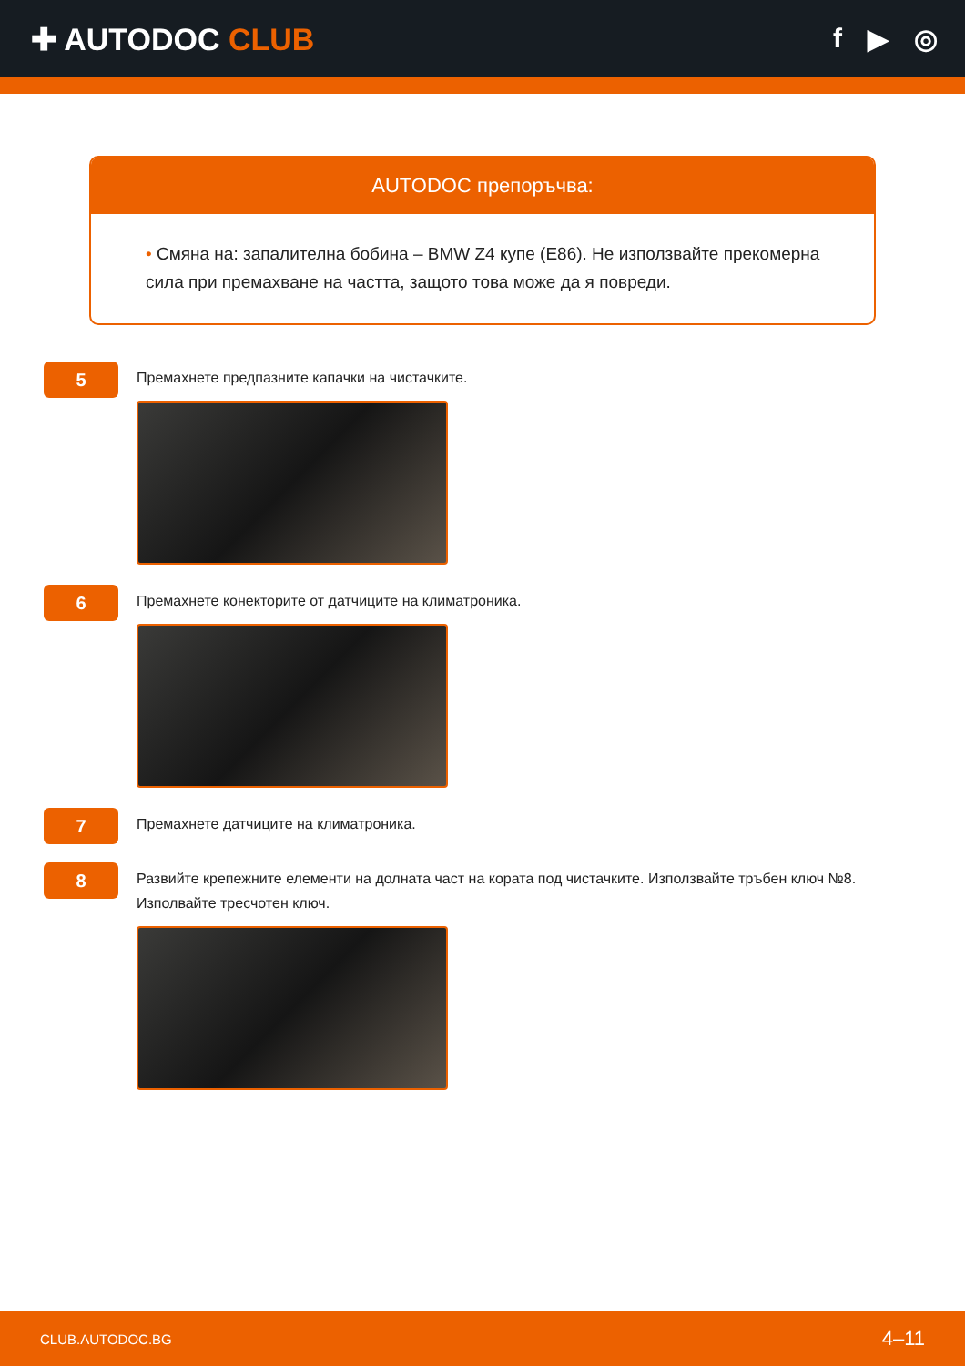✚ AUTODOC CLUB f ▶ ◎
AUTODOC препоръчва:
• Смяна на: запалителна бобина – BMW Z4 купе (E86). Не използвайте прекомерна сила при премахване на частта, защото това може да я повреди.
5
Премахнете предпазните капачки на чистачките.
6
Премахнете конекторите от датчиците на климатроника.
7
Премахнете датчиците на климатроника.
8
Развийте крепежните елементи на долната част на кората под чистачките. Използвайте тръбен ключ №8. Изполвайте тресчотен ключ.
CLUB.AUTODOC.BG 4–11